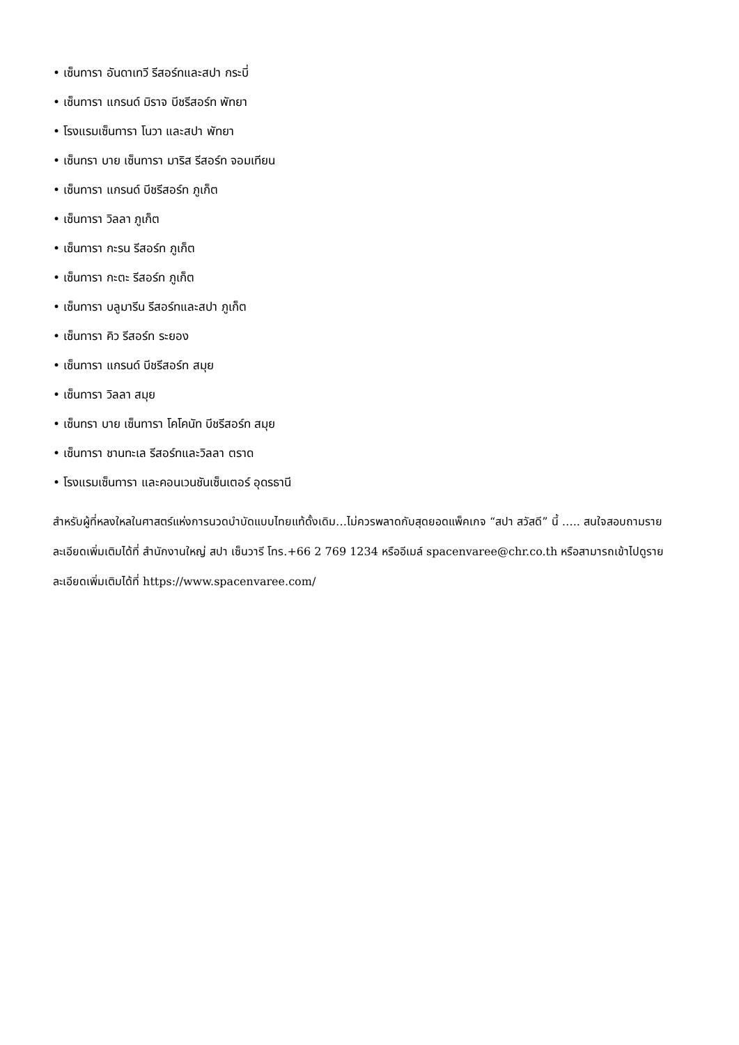• เซ็นทารา อันดาเทวี รีสอร์ทและสปา กระบี่
• เซ็นทารา แกรนด์ มิราจ บีชรีสอร์ท พัทยา
• โรงแรมเซ็นทารา โนวา และสปา พัทยา
• เซ็นทรา บาย เซ็นทารา มาริส รีสอร์ท จอมเทียน
• เซ็นทารา แกรนด์ บีชรีสอร์ท ภูเก็ต
• เซ็นทารา วิลลา ภูเก็ต
• เซ็นทารา กะรน รีสอร์ท ภูเก็ต
• เซ็นทารา กะตะ รีสอร์ท ภูเก็ต
• เซ็นทารา บลูมารีน รีสอร์ทและสปา ภูเก็ต
• เซ็นทารา คิว รีสอร์ท ระยอง
• เซ็นทารา แกรนด์ บีชรีสอร์ท สมุย
• เซ็นทารา วิลลา สมุย
• เซ็นทรา บาย เซ็นทารา โคโคนัท บีชรีสอร์ท สมุย
• เซ็นทารา ชานทะเล รีสอร์ทและวิลลา ตราด
• โรงแรมเซ็นทารา และคอนเวนชันเซ็นเตอร์ อุดรธานี
สำหรับผู้ที่หลงใหลในศาสตร์แห่งการนวดบำบัดแบบไทยแท้ดั้งเดิม…ไม่ควรพลาดกับสุดยอดแพ็คเกจ “สปา สวัสดี” นี้ ….. สนใจสอบถามรายละเอียดเพิ่มเติมได้ที่ สำนักงานใหญ่ สปา เซ็นวารี โทร.+66 2 769 1234 หรืออีเมล์ spacenvaree@chr.co.th หรือสามารถเข้าไปดูรายละเอียดเพิ่มเติมได้ที่ https://www.spacenvaree.com/